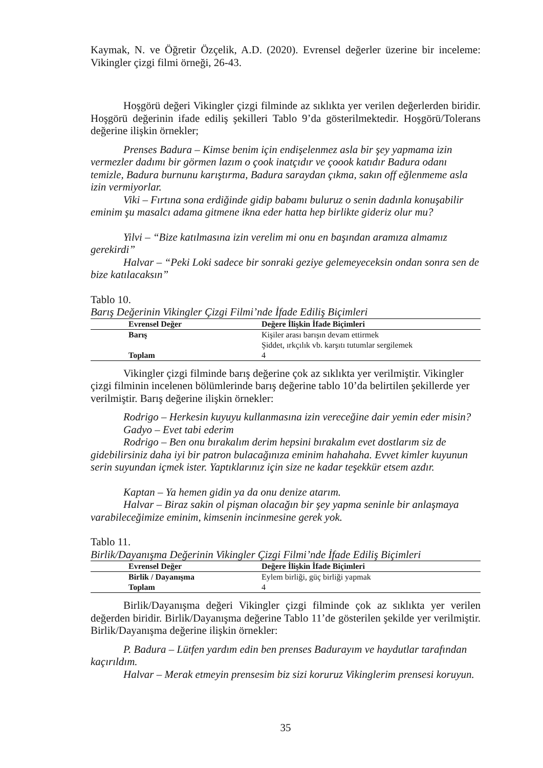Kaymak, N. ve Öğretir Özçelik, A.D. (2020). Evrensel değerler üzerine bir inceleme: Vikingler çizgi filmi örneği, 26-43.
Hoşgörü değeri Vikingler çizgi filminde az sıklıkta yer verilen değerlerden biridir. Hoşgörü değerinin ifade ediliş şekilleri Tablo 9’da gösterilmektedir. Hoşgörü/Tolerans değerine ilişkin örnekler;
Prenses Badura – Kimse benim için endişelenmez asla bir şey yapmama izin vermezler dadımı bir görmen lazım o çook inatçıdır ve çoook katıdır Badura odanı temizle, Badura burnunu karıştırma, Badura saraydan çıkma, sakın off eğlenmeme asla izin vermiyorlar.
Viki – Fırtına sona erdiğinde gidip babamı buluruz o senin dadınla konuşabilir eminim şu masalcı adama gitmene ikna eder hatta hep birlikte gideriz olur mu?
Yilvi – “Bize katılmasına izin verelim mi onu en başından aramıza almamız gerekirdi”
Halvar – “Peki Loki sadece bir sonraki geziye gelemeyeceksin ondan sonra sen de bize katılacaksın”
Tablo 10.
Barış Değerinin Vikingler Çizgi Filmi’nde İfade Ediliş Biçimleri
| Evrensel Değer | Değere İlişkin İfade Biçimleri |
| --- | --- |
| Barış | Kişiler arası barışın devam ettirmek Şiddet, ırkçılık vb. karşıtı tutumlar sergilemek |
| Toplam | 4 |
Vikingler çizgi filminde barış değerine çok az sıklıkta yer verilmiştir. Vikingler çizgi filminin incelenen bölümlerinde barış değerine tablo 10’da belirtilen şekillerde yer verilmiştir. Barış değerine ilişkin örnekler:
Rodrigo – Herkesin kuyuyu kullanmasına izin vereceğine dair yemin eder misin?
Gadyo – Evet tabi ederim
Rodrigo – Ben onu bırakalım derim hepsini bırakalım evet dostlarım siz de gidebilirsiniz daha iyi bir patron bulacağınıza eminim hahahaha. Evvet kimler kuyunun serin suyundan içmek ister. Yaptıklarınız için size ne kadar teşekkür etsem azdır.
Kaptan – Ya hemen gidin ya da onu denize atarım.
Halvar – Biraz sakin ol pişman olacağın bir şey yapma seninle bir anlaşmaya varabileceğimize eminim, kimsenin incinmesine gerek yok.
Tablo 11.
Birlik/Dayanışma Değerinin Vikingler Çizgi Filmi’nde İfade Ediliş Biçimleri
| Evrensel Değer | Değere İlişkin İfade Biçimleri |
| --- | --- |
| Birlik / Dayanışma | Eylem birliği, güç birliği yapmak |
| Toplam | 4 |
Birlik/Dayanışma değeri Vikingler çizgi filminde çok az sıklıkta yer verilen değerden biridir. Birlik/Dayanışma değerine Tablo 11’de gösterilen şekilde yer verilmiştir. Birlik/Dayanışma değerine ilişkin örnekler:
P. Badura – Lütfen yardım edin ben prenses Badurayım ve haydutlar tarafından kaçırıldım.
Halvar – Merak etmeyin prensesim biz sizi koruruz Vikinglerim prensesi koruyun.
35